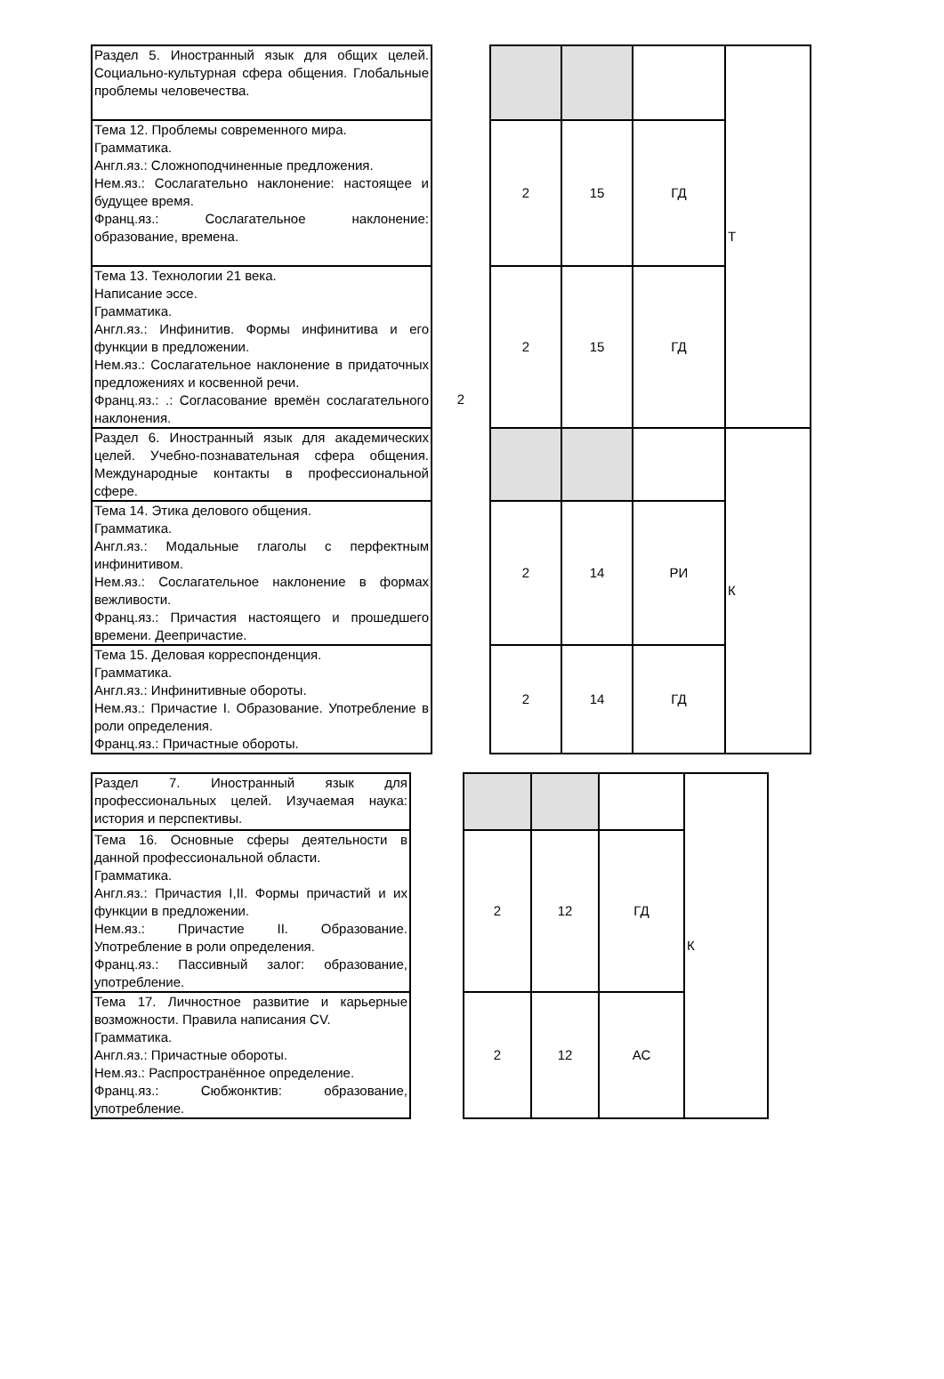| Раздел 5. Иностранный язык для общих целей. Социально-культурная сфера общения. Глобальные проблемы человечества. | 2 | | | | Т |
| Тема 12. Проблемы современного мира. Грамматика. Англ.яз.: Сложноподчиненные предложения. Нем.яз.: Сослагательно наклонение: настоящее и будущее время. Франц.яз.: Сослагательное наклонение: образование, времена. | | 2 | 15 | ГД | |
| Тема 13. Технологии 21 века. Написание эссе. Грамматика. Англ.яз.: Инфинитив. Формы инфинитива и его функции в предложении. Нем.яз.: Сослагательное наклонение в придаточных предложениях и косвенной речи. Франц.яз.: .: Согласование времён сослагательного наклонения. | | 2 | 15 | ГД | |
| Раздел 6. Иностранный язык для академических целей. Учебно-познавательная сфера общения. Международные контакты в профессиональной сфере. | | | | | К |
| Тема 14. Этика делового общения. Грамматика. Англ.яз.: Модальные глаголы с перфектным инфинитивом. Нем.яз.: Сослагательное наклонение в формах вежливости. Франц.яз.: Причастия настоящего и прошедшего времени. Деепричастие. | | 2 | 14 | РИ | |
| Тема 15. Деловая корреспонденция. Грамматика. Англ.яз.: Инфинитивные обороты. Нем.яз.: Причастие I. Образование. Употребление в роли определения. Франц.яз.: Причастные обороты. | | 2 | 14 | ГД | |
| Раздел 7. Иностранный язык для профессиональных целей. Изучаемая наука: история и перспективы. | | | | | К |
| Тема 16. Основные сферы деятельности в данной профессиональной области. Грамматика. Англ.яз.: Причастия I,II. Формы причастий и их функции в предложении. Нем.яз.: Причастие II. Образование. Употребление в роли определения. Франц.яз.: Пассивный залог: образование, употребление. | | 2 | 12 | ГД | |
| Тема 17. Личностное развитие и карьерные возможности. Правила написания CV. Грамматика. Англ.яз.: Причастные обороты. Нем.яз.: Распространённое определение. Франц.яз.: Сюбжонктив: образование, употребление. | | 2 | 12 | АС | |